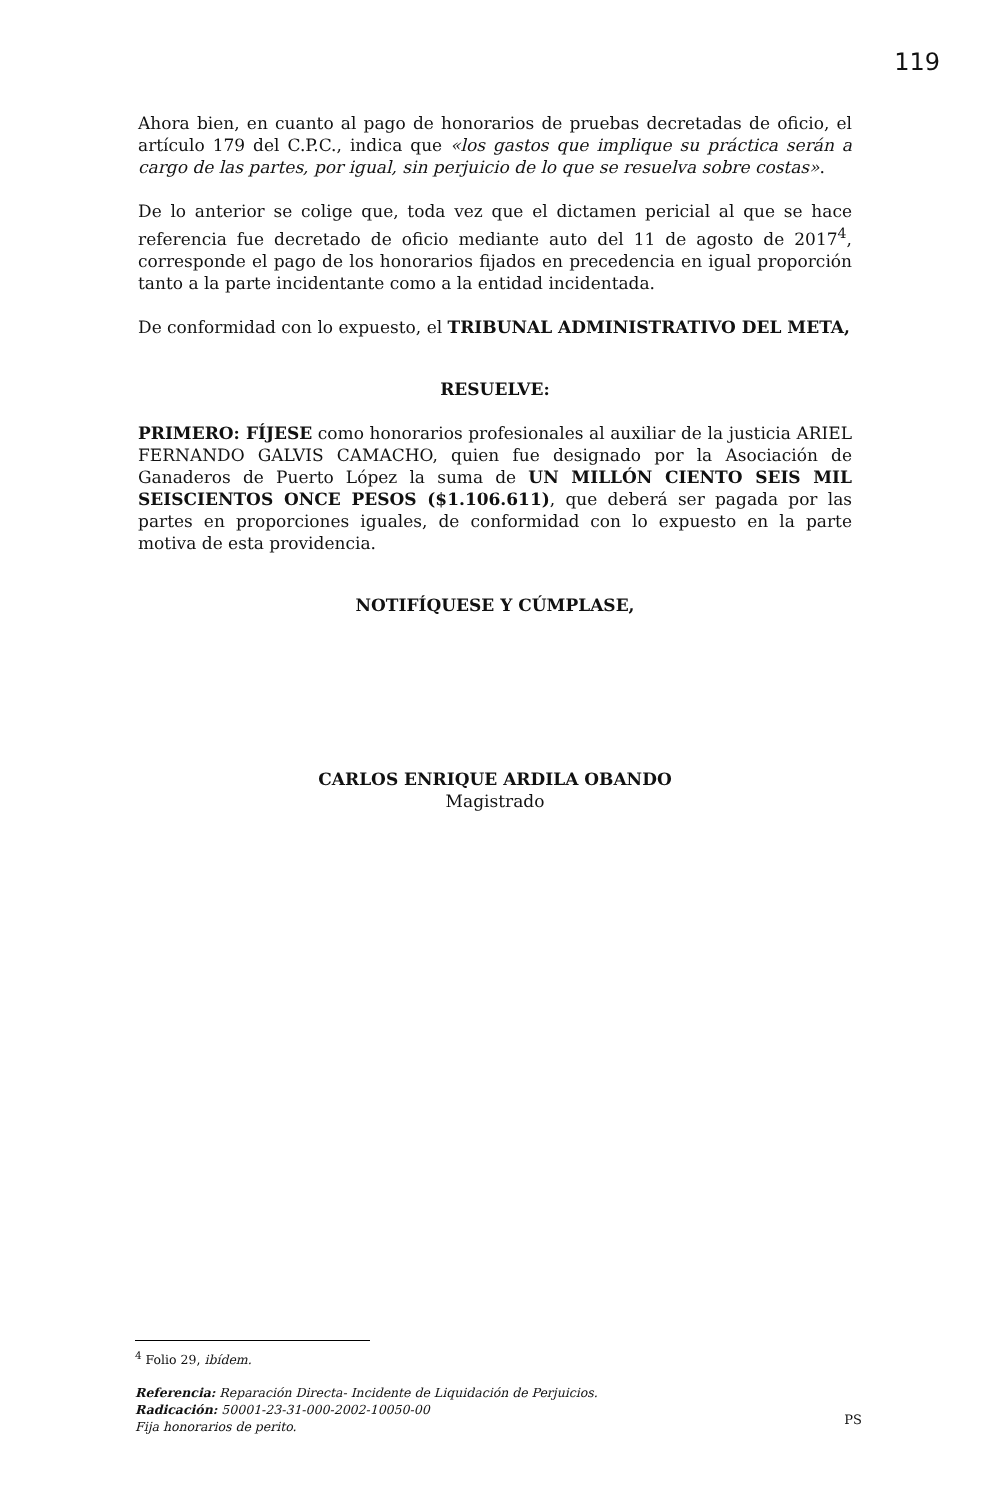119
Ahora bien, en cuanto al pago de honorarios de pruebas decretadas de oficio, el artículo 179 del C.P.C., indica que «los gastos que implique su práctica serán a cargo de las partes, por igual, sin perjuicio de lo que se resuelva sobre costas».
De lo anterior se colige que, toda vez que el dictamen pericial al que se hace referencia fue decretado de oficio mediante auto del 11 de agosto de 2017<sup>4</sup>, corresponde el pago de los honorarios fijados en precedencia en igual proporción tanto a la parte incidentante como a la entidad incidentada.
De conformidad con lo expuesto, el TRIBUNAL ADMINISTRATIVO DEL META,
RESUELVE:
PRIMERO: FÍJESE como honorarios profesionales al auxiliar de la justicia ARIEL FERNANDO GALVIS CAMACHO, quien fue designado por la Asociación de Ganaderos de Puerto López la suma de UN MILLÓN CIENTO SEIS MIL SEISCIENTOS ONCE PESOS ($1.106.611), que deberá ser pagada por las partes en proporciones iguales, de conformidad con lo expuesto en la parte motiva de esta providencia.
NOTIFÍQUESE Y CÚMPLASE,
CARLOS ENRIQUE ARDILA OBANDO
Magistrado
<sup>4</sup> Folio 29, ibídem.
Referencia: Reparación Directa- Incidente de Liquidación de Perjuicios.
Radicación: 50001-23-31-000-2002-10050-00
Fija honorarios de perito.
PS